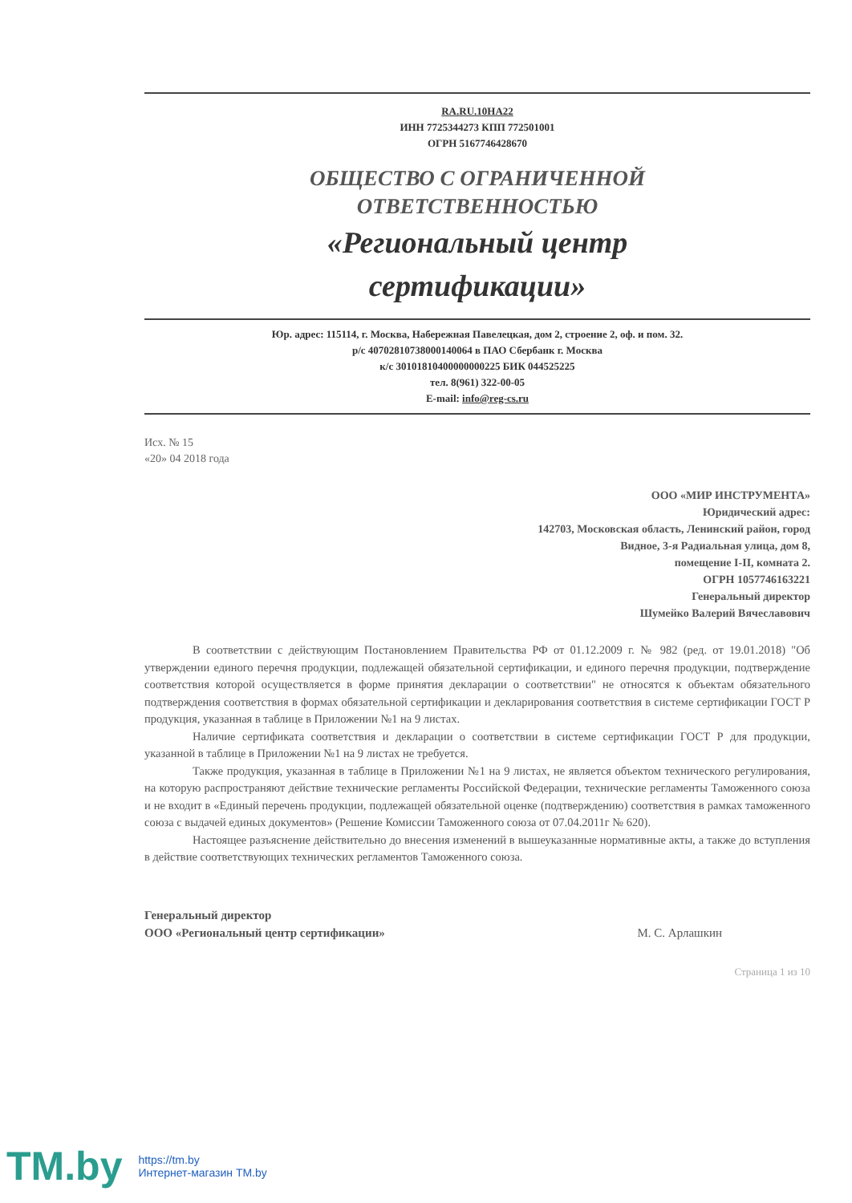RA.RU.10НА22
ИНН 7725344273 КПП 772501001
ОГРН 5167746428670
ОБЩЕСТВО С ОГРАНИЧЕННОЙ
ОТВЕТСТВЕННОСТЬЮ
«Региональный центр
сертификации»
Юр. адрес: 115114, г. Москва, Набережная Павелецкая, дом 2, строение 2, оф. и пом. 32.
р/с 40702810738000140064 в ПАО Сбербанк г. Москва
к/с 30101810400000000225 БИК 044525225
тел. 8(961) 322-00-05
E-mail: info@reg-cs.ru
Исх. № 15
«20» 04 2018 года
ООО «МИР ИНСТРУМЕНТА»
Юридический адрес:
142703, Московская область, Ленинский район, город
Видное, 3-я Радиальная улица, дом 8,
помещение I-II, комната 2.
ОГРН 1057746163221
Генеральный директор
Шумейко Валерий Вячеславович
В соответствии с действующим Постановлением Правительства РФ от 01.12.2009 г. № 982 (ред. от 19.01.2018) "Об утверждении единого перечня продукции, подлежащей обязательной сертификации, и единого перечня продукции, подтверждение соответствия которой осуществляется в форме принятия декларации о соответствии" не относятся к объектам обязательного подтверждения соответствия в формах обязательной сертификации и декларирования соответствия в системе сертификации ГОСТ Р продукция, указанная в таблице в Приложении №1 на 9 листах.
Наличие сертификата соответствия и декларации о соответствии в системе сертификации ГОСТ Р для продукции, указанной в таблице в Приложении №1 на 9 листах не требуется.
Также продукция, указанная в таблице в Приложении №1 на 9 листах, не является объектом технического регулирования, на которую распространяют действие технические регламенты Российской Федерации, технические регламенты Таможенного союза и не входит в «Единый перечень продукции, подлежащей обязательной оценке (подтверждению) соответствия в рамках таможенного союза с выдачей единых документов» (Решение Комиссии Таможенного союза от 07.04.2011г № 620).
Настоящее разъяснение действительно до внесения изменений в вышеуказанные нормативные акты, а также до вступления в действие соответствующих технических регламентов Таможенного союза.
Генеральный директор
ООО «Региональный центр сертификации» М. С. Арлашкин
Страница 1 из 10
TM.by
https://tm.by
Интернет-магазин TM.by